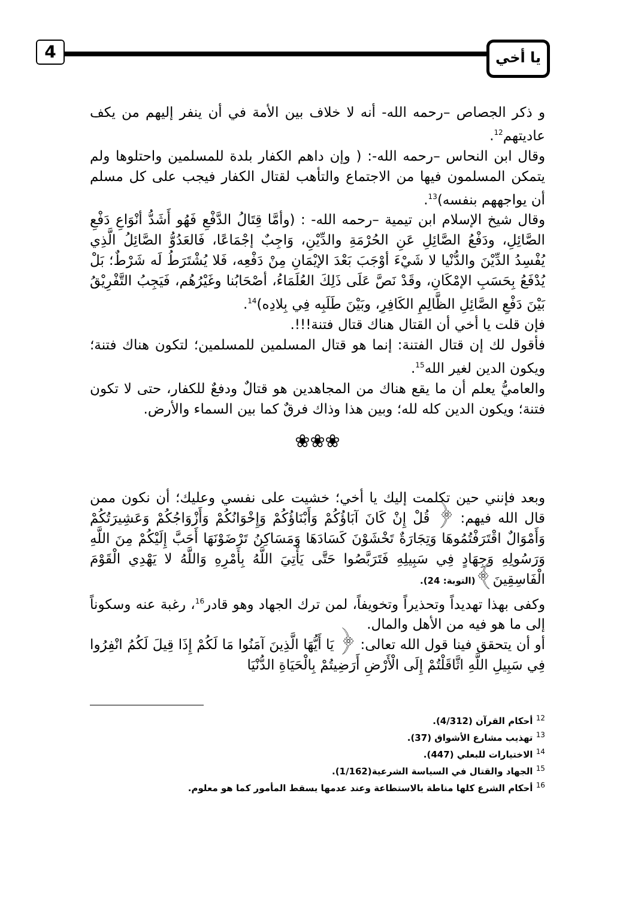4 يا أخي
و ذكر الجصاص –رحمه الله- أنه لا خلاف بين الأمة في أن ينفر إليهم من يكف عاديتهم<sup>12</sup>.
وقال ابن النحاس –رحمه الله-: ( وإن داهم الكفار بلدة للمسلمين واحتلوها ولم يتمكن المسلمون فيها من الاجتماع والتأهب لقتال الكفار فيجب على كل مسلم أن يواجههم بنفسه)<sup>13</sup>.
وقال شيخ الإسلام ابن تيمية –رحمه الله- : (وأمَّا قِتَالُ الدَّفْعِ فَهُو أَشَدُّ أنْوَاعِ دَفْعِ الصَّائِلِ، ودَفْعُ الصَّائِلِ عَنِ الحُرْمَةِ والدِّيْنِ، وَاجِبٌ إجْمَاعًا، فَالعَدُوُّ الصَّائِلُ الَّذِي يُفْسِدُ الدِّيْنَ والدُّنْيا لا شَيْءَ أوْجَبَ بَعْدَ الإيْمَانِ مِنْ دَفْعِه، فَلا يُشْتَرَطُ لَه شَرْطٌ؛ بَلْ يُدْفَعُ بِحَسَبِ الإمْكَانِ، وقَدْ نَصَّ عَلَى ذَلِكَ العُلَمَاءُ، أصْحَابُنا وغَيْرُهُم، فَيَجِبُ التَّفْرِيْقُ بَيْنَ دَفْعِ الصَّائِلِ الظَّالِمِ الكَافِرِ، وبَيْنَ طَلَبِه فِي بِلادِه)<sup>14</sup>.
فإن قلت يا أخي أن القتال هناك قتال فتنة!!!.
فأقول لك إن قتال الفتنة: إنما هو قتال المسلمين للمسلمين؛ لتكون هناك فتنة؛ ويكون الدين لغير الله<sup>15</sup>.
والعاميُّ يعلم أن ما يقع هناك من المجاهدين هو قتالٌ ودفعٌ للكفار، حتى لا تكون فتنة؛ ويكون الدين كله لله؛ وبين هذا وذاك فرقٌ كما بين السماء والأرض.
❀❀❀
وبعد فإنني حين تكلمت إليك يا أخي؛ خشيت على نفسي وعليك؛ أن نكون ممن قال الله فيهم: ﴿ قُلْ إِنْ كَانَ آبَاؤُكُمْ وَأَبْنَاؤُكُمْ وَإِخْوَانُكُمْ وَأَزْوَاجُكُمْ وَعَشِيرَتُكُمْ وَأَمْوَالٌ اقْتَرَفْتُمُوهَا وَتِجَارَةٌ تَخْشَوْنَ كَسَادَهَا وَمَسَاكِنُ تَرْضَوْنَهَا أَحَبَّ إِلَيْكُمْ مِنَ اللَّهِ وَرَسُولِهِ وَجِهَادٍ فِي سَبِيلِهِ فَتَرَبَّصُوا حَتَّى يَأْتِيَ اللَّهُ بِأَمْرِهِ وَاللَّهُ لا يَهْدِي الْقَوْمَ الْفَاسِقِينَ﴾(التوبة: 24).
وكفى بهذا تهديداً وتحذيراً وتخويفاً، لمن ترك الجهاد وهو قادر<sup>16</sup>، رغبة عنه وسكوناً إلى ما هو فيه من الأهل والمال.
أو أن يتحقق فينا قول الله تعالى: ﴿ يَا أَيُّهَا الَّذِينَ آمَنُوا مَا لَكُمْ إِذَا قِيلَ لَكُمُ انْفِرُوا فِي سَبِيلِ اللَّهِ اثَّاقَلْتُمْ إِلَى الْأَرْضِ أَرَضِيتُمْ بِالْحَيَاةِ الدُّنْيَا
<sup>12</sup> أحكام القرآن (4/312).
<sup>13</sup> تهذيب مشارع الأشواق (37).
<sup>14</sup> الاختيارات للبعلي (447).
<sup>15</sup> الجهاد والقتال في السياسة الشرعية(1/162).
<sup>16</sup> أحكام الشرع كلها مناطة بالاستطاعة وعند عدمها يسقط المأمور كما هو معلوم.